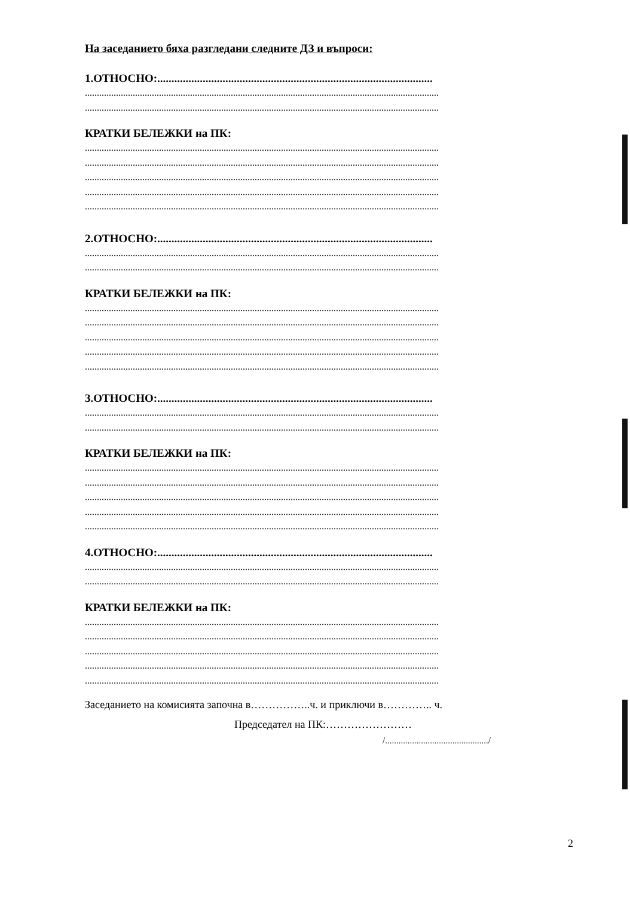На заседанието бяха разгледани следните ДЗ и въпроси:
1.ОТНОСНО:.................................................................................................
....................................................................................................................................................
....................................................................................................................................................
КРАТКИ БЕЛЕЖКИ на ПК:
....................................................................................................................................................
....................................................................................................................................................
....................................................................................................................................................
....................................................................................................................................................
....................................................................................................................................................
2.ОТНОСНО:.................................................................................................
....................................................................................................................................................
....................................................................................................................................................
КРАТКИ БЕЛЕЖКИ на ПК:
....................................................................................................................................................
....................................................................................................................................................
....................................................................................................................................................
....................................................................................................................................................
....................................................................................................................................................
3.ОТНОСНО:.................................................................................................
....................................................................................................................................................
....................................................................................................................................................
КРАТКИ БЕЛЕЖКИ на ПК:
....................................................................................................................................................
....................................................................................................................................................
....................................................................................................................................................
....................................................................................................................................................
....................................................................................................................................................
4.ОТНОСНО:.................................................................................................
....................................................................................................................................................
....................................................................................................................................................
КРАТКИ БЕЛЕЖКИ на ПК:
....................................................................................................................................................
....................................................................................................................................................
....................................................................................................................................................
....................................................................................................................................................
....................................................................................................................................................
Заседанието на комисията започна в……………..ч. и приключи в………….. ч.
Председател на ПК:……………………
/............................................../
2